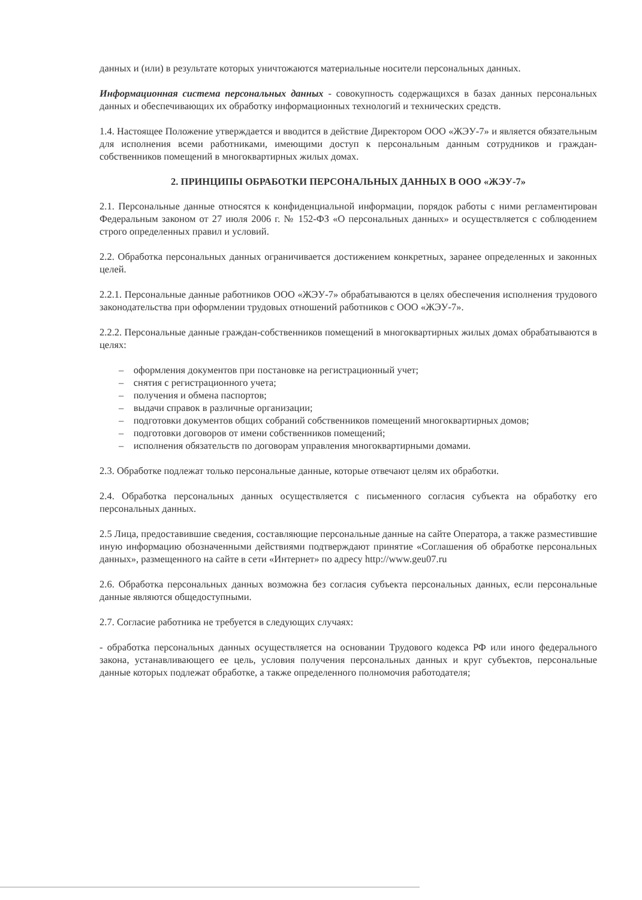данных и (или) в результате которых уничтожаются материальные носители персональных данных.
Информационная система персональных данных - совокупность содержащихся в базах данных персональных данных и обеспечивающих их обработку информационных технологий и технических средств.
1.4. Настоящее Положение утверждается и вводится в действие Директором ООО «ЖЭУ-7» и является обязательным для исполнения всеми работниками, имеющими доступ к персональным данным сотрудников и граждан-собственников помещений в многоквартирных жилых домах.
2. ПРИНЦИПЫ ОБРАБОТКИ ПЕРСОНАЛЬНЫХ ДАННЫХ В ООО «ЖЭУ-7»
2.1. Персональные данные относятся к конфиденциальной информации, порядок работы с ними регламентирован Федеральным законом от 27 июля 2006 г. № 152-ФЗ «О персональных данных» и осуществляется с соблюдением строго определенных правил и условий.
2.2. Обработка персональных данных ограничивается достижением конкретных, заранее определенных и законных целей.
2.2.1. Персональные данные работников ООО «ЖЭУ-7» обрабатываются в целях обеспечения исполнения трудового законодательства при оформлении трудовых отношений работников с ООО «ЖЭУ-7».
2.2.2. Персональные данные граждан-собственников помещений в многоквартирных жилых домах обрабатываются в целях:
– оформления документов при постановке на регистрационный учет;
– снятия с регистрационного учета;
– получения и обмена паспортов;
– выдачи справок в различные организации;
– подготовки документов общих собраний собственников помещений многоквартирных домов;
– подготовки договоров от имени собственников помещений;
– исполнения обязательств по договорам управления многоквартирными домами.
2.3. Обработке подлежат только персональные данные, которые отвечают целям их обработки.
2.4. Обработка персональных данных осуществляется с письменного согласия субъекта на обработку его персональных данных.
2.5 Лица, предоставившие сведения, составляющие персональные данные на сайте Оператора, а также разместившие иную информацию обозначенными действиями подтверждают принятие «Соглашения об обработке персональных данных», размещенного на сайте в сети «Интернет» по адресу http://www.geu07.ru
2.6. Обработка персональных данных возможна без согласия субъекта персональных данных, если персональные данные являются общедоступными.
2.7. Согласие работника не требуется в следующих случаях:
- обработка персональных данных осуществляется на основании Трудового кодекса РФ или иного федерального закона, устанавливающего ее цель, условия получения персональных данных и круг субъектов, персональные данные которых подлежат обработке, а также определенного полномочия работодателя;